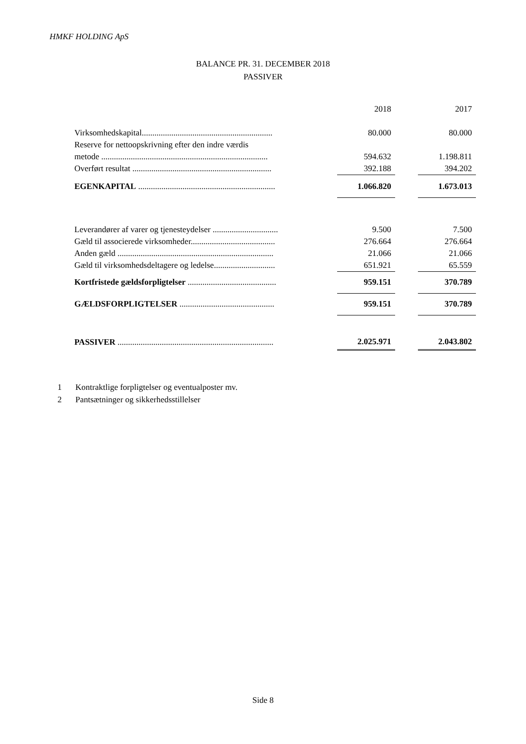HMKF HOLDING ApS
BALANCE PR. 31. DECEMBER 2018
PASSIVER
| | | 2018 | | 2017 |
| --- | --- | --- | --- | --- |
| Virksomhedskapital.............................................................. | | 80.000 | | 80.000 |
| Reserve for nettoopskrivning efter den indre værdis | | | | |
| metode ............................................................................... | | 594.632 | | 1.198.811 |
| Overført resultat .................................................................. | | 392.188 | | 394.202 |
| EGENKAPITAL ................................................................. | | 1.066.820 | | 1.673.013 |
| Leverandører af varer og tjenesteydelser ............................... | | 9.500 | | 7.500 |
| Gæld til associerede virksomheder........................................ | | 276.664 | | 276.664 |
| Anden gæld .......................................................................... | | 21.066 | | 21.066 |
| Gæld til virksomhedsdeltagere og ledelse............................. | | 651.921 | | 65.559 |
| Kortfristede gældsforpligtelser .......................................... | | 959.151 | | 370.789 |
| GÆLDSFORPLIGTELSER ............................................. | | 959.151 | | 370.789 |
| PASSIVER .......................................................................... | | 2.025.971 | | 2.043.802 |
1 Kontraktlige forpligtelser og eventualposter mv.
2 Pantsætninger og sikkerhedsstillelser
Side 8